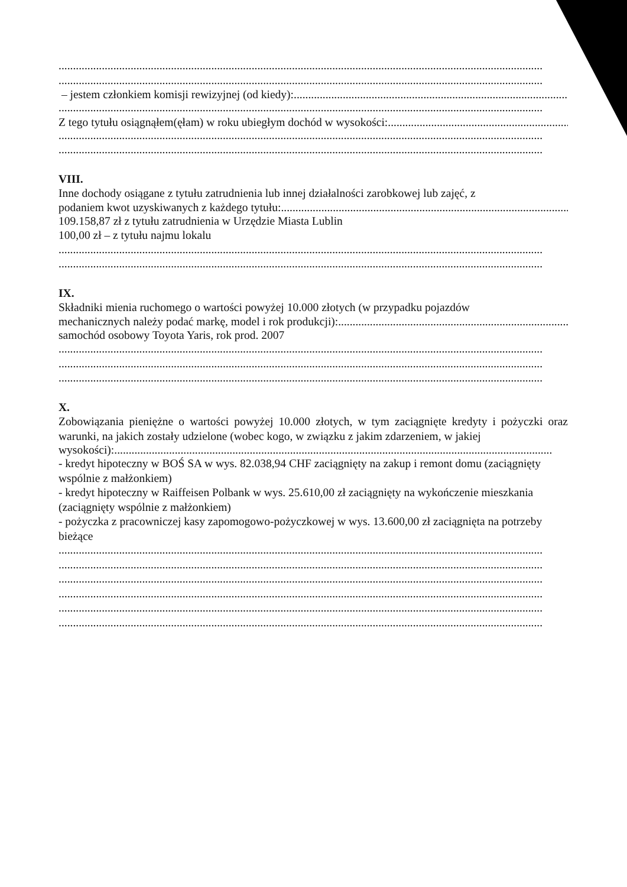........................................................................................................................................................................
........................................................................................................................................................................
– jestem członkiem komisji rewizyjnej (od kiedy): ........................................................................................................
........................................................................................................................................................................
Z tego tytułu osiągnąłem(ęłam) w roku ubiegłym dochód w wysokości: ........................................................................
........................................................................................................................................................................
........................................................................................................................................................................
VIII.
Inne dochody osiągane z tytułu zatrudnienia lub innej działalności zarobkowej lub zajęć, z
podaniem kwot uzyskiwanych z każdego tytułu: ........................................................................................................
109.158,87 zł z tytułu zatrudnienia w Urzędzie Miasta Lublin
100,00 zł – z tytułu najmu lokalu
........................................................................................................................................................................
........................................................................................................................................................................
IX.
Składniki mienia ruchomego o wartości powyżej 10.000 złotych (w przypadku pojazdów
mechanicznych należy podać markę, model i rok produkcji): ........................................................................................................
samochód osobowy Toyota Yaris, rok prod. 2007
........................................................................................................................................................................
........................................................................................................................................................................
........................................................................................................................................................................
X.
Zobowiązania pieniężne o wartości powyżej 10.000 złotych, w tym zaciągnięte kredyty i pożyczki oraz warunki, na jakich zostały udzielone (wobec kogo, w związku z jakim zdarzeniem, w jakiej
wysokości): ........................................................................................................................................................
- kredyt hipoteczny w BOŚ SA w wys. 82.038,94 CHF zaciągnięty na zakup i remont domu (zaciągnięty wspólnie z małżonkiem)
- kredyt hipoteczny w Raiffeisen Polbank w wys. 25.610,00 zł zaciągnięty na wykończenie mieszkania (zaciągnięty wspólnie z małżonkiem)
- pożyczka z pracowniczej kasy zapomogowo-pożyczkowej w wys. 13.600,00 zł zaciągnięta na potrzeby bieżące
........................................................................................................................................................................
........................................................................................................................................................................
........................................................................................................................................................................
........................................................................................................................................................................
........................................................................................................................................................................
........................................................................................................................................................................